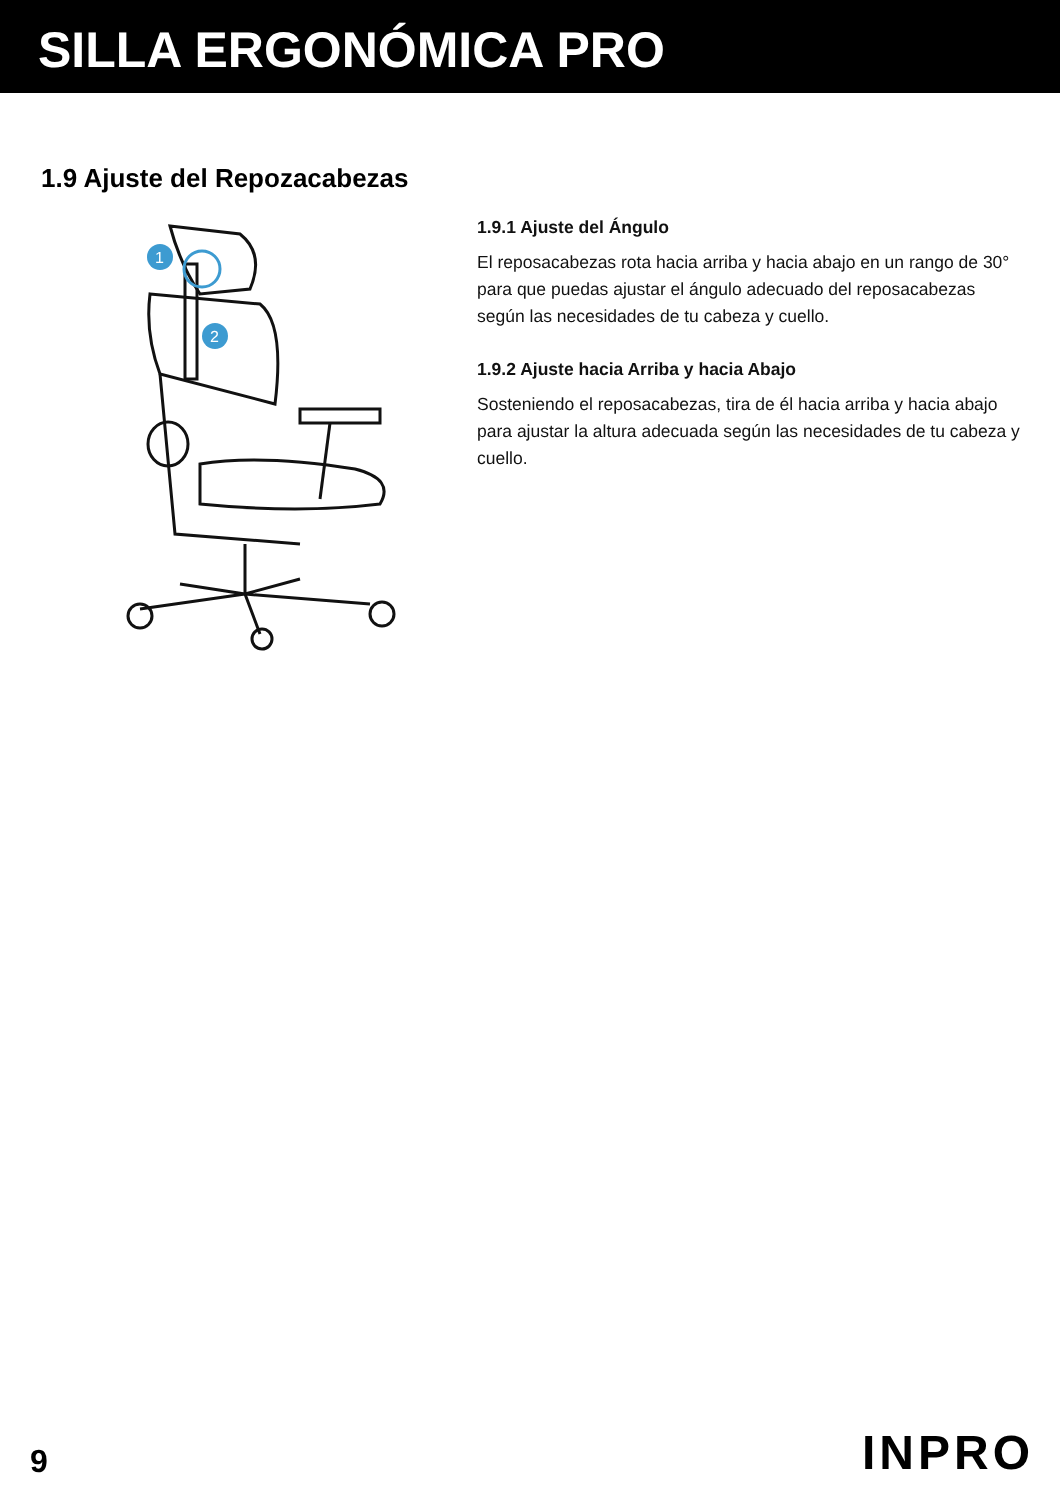SILLA ERGONÓMICA PRO
1.9 Ajuste del Repozacabezas
1
2
1.9.1 Ajuste del Ángulo
El reposacabezas rota hacia arriba y hacia abajo en un rango de 30° para que puedas ajustar el ángulo adecuado del reposacabezas según las necesidades de tu cabeza y cuello.
1.9.2 Ajuste hacia Arriba y hacia Abajo
Sosteniendo el reposacabezas, tira de él hacia arriba y hacia abajo para ajustar la altura adecuada según las necesidades de tu cabeza y cuello.
9 INPRO